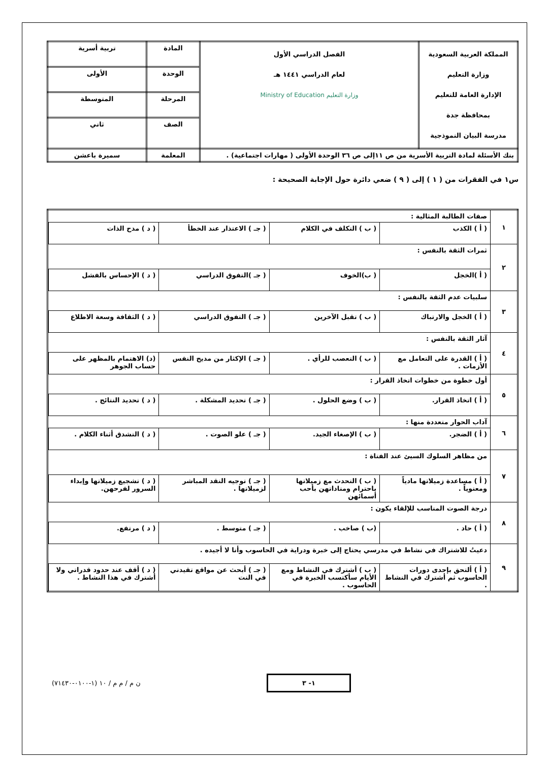| المملكة العربية السعودية وزارة التعليم الإدارة العامة للتعليم بمحافظة جدة مدرسة البيان النموذجية | الفصل الدراسي الأول لعام الدراسي ١٤٤١ هـ وزارة التعليم Ministry of Education | المادة | تربية أسرية |
| | | الوحدة | الأولى |
| | | المرحلة | المتوسطة |
| | | الصف | ثاني |
| بنك الأسئلة لمادة التربية الأسرية من ص ١١إلى ص ٣٦ الوحدة الأولى ( مهارات اجتماعية) . | | المعلمة | سميرة باعشن |
س١ في الفقرات من ( ١ ) إلى ( ٩ ) ضعي دائرة حول الإجابة الصحيحة :
| ١ | صفات الطالبة المثالية : |
| | / ( أ ) الكذب / ( ب ) التكلف في الكلام / ( جـ ) الاعتذار عند الخطأ / ( د ) مدح الذات / |
| ٢ | ثمرات الثقة بالنفس : |
| | / ( أ )الخجل / ( ب)الخوف / ( جـ )التفوق الدراسي / ( د ) الإحساس بالفشل / |
| ٣ | سلبيات عدم الثقة بالنفس : |
| | / ( أ ) الخجل والارتباك / ( ب ) تقبل الآخرين / ( جـ ) التفوق الدراسي / ( د ) الثقافة وسعة الاطلاع / |
| ٤ | آثار الثقة بالنفس : |
| | / ( أ ) القدرة على التعامل مع الأزمات . / ( ب ) التعصب للرأي . / ( جـ ) الإكثار من مديح النفس / (د) الاهتمام بالمظهر على حساب الجوهر / |
| ٥ | أول خطوة من خطوات اتخاذ القرار : |
| | / ( أ ) اتخاذ القرار. / ( ب ) وضع الحلول . / ( جـ ) تحديد المشكلة . / ( د ) تحديد النتائج . / |
| ٦ | آداب الحوار متعددة منها : |
| | / ( أ ) الضجر. / ( ب ) الإصغاء الجيد. / ( جـ ) علو الصوت . / ( د ) التشدق أثناء الكلام . / |
| ٧ | من مظاهر السلوك السيئ عند الفتاة : |
| | / ( أ ) مساعدة زميلاتها مادياً ومعنوياً . / ( ب ) التحدث مع زميلاتها باحترام ومناداتهن بأحب أسمائهن / ( جـ ) توجيه النقد المباشر لزميلاتها . / ( د ) تشجيع زميلاتها وإبداء السرور لفرحهن. / |
| ٨ | درجة الصوت المناسب للإلقاء يكون : |
| | / ( أ ) حاد . / (ب ) صاخب . / ( جـ ) متوسط . / ( د ) مرتفع. / |
| ٩ | دعيتُ للاشتراك في نشاط في مدرسي يحتاج إلى خبرة ودراية في الحاسوب وأنا لا أجيده . |
| | / ( أ ) ألتحق بإحدى دورات الحاسوب ثم أشترك في النشاط . / ( ب ) أشترك في النشاط ومع الأيام سأكتسب الخبرة في الحاسوب . / ( جـ ) أبحث عن مواقع تقيدني في النت / ( د ) أقف عند حدود قدراتي ولا أشترك في هذا النشاط . / |
ن م / م م / ١٠ (١-٠١٠٠-٧١٤٣٠)
١- ٣